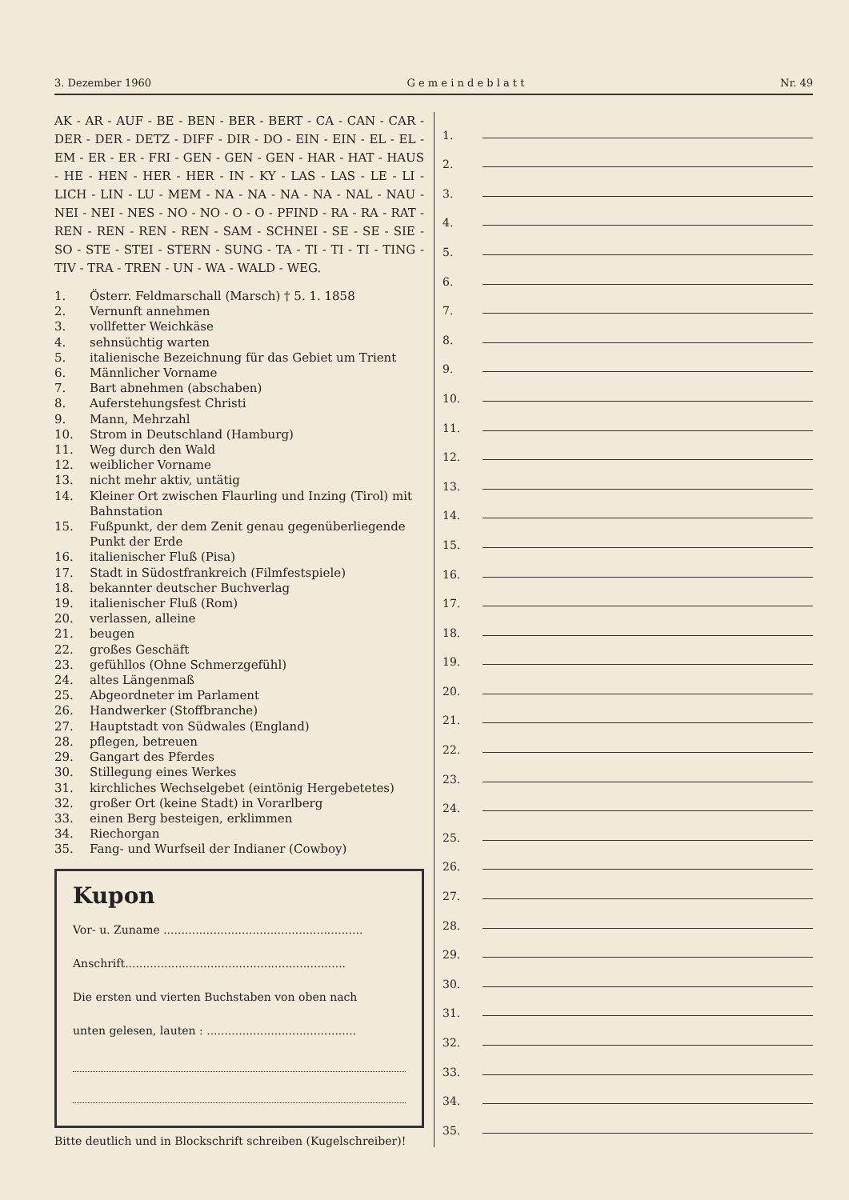3. Dezember 1960 G e m e i n d e b l a t t Nr. 49
AK - AR - AUF - BE - BEN - BER - BERT - CA - CAN - CAR - DER - DER - DETZ - DIFF - DIR - DO - EIN - EIN - EL - EL - EM - ER - ER - FRI - GEN - GEN - GEN - HAR - HAT - HAUS - HE - HEN - HER - HER - IN - KY - LAS - LAS - LE - LI - LICH - LIN - LU - MEM - NA - NA - NA - NA - NAL - NAU - NEI - NEI - NES - NO - NO - O - O - PFIND - RA - RA - RAT - REN - REN - REN - REN - SAM - SCHNEI - SE - SE - SIE - SO - STE - STEI - STERN - SUNG - TA - TI - TI - TI - TING - TIV - TRA - TREN - UN - WA - WALD - WEG.
1. Österr. Feldmarschall (Marsch) † 5. 1. 1858
2. Vernunft annehmen
3. vollfetter Weichkäse
4. sehnsüchtig warten
5. italienische Bezeichnung für das Gebiet um Trient
6. Männlicher Vorname
7. Bart abnehmen (abschaben)
8. Auferstehungsfest Christi
9. Mann, Mehrzahl
10. Strom in Deutschland (Hamburg)
11. Weg durch den Wald
12. weiblicher Vorname
13. nicht mehr aktiv, untätig
14. Kleiner Ort zwischen Flaurling und Inzing (Tirol) mit Bahnstation
15. Fußpunkt, der dem Zenit genau gegenüberliegende Punkt der Erde
16. italienischer Fluß (Pisa)
17. Stadt in Südostfrankreich (Filmfestspiele)
18. bekannter deutscher Buchverlag
19. italienischer Fluß (Rom)
20. verlassen, alleine
21. beugen
22. großes Geschäft
23. gefühllos (Ohne Schmerzgefühl)
24. altes Längenmaß
25. Abgeordneter im Parlament
26. Handwerker (Stoffbranche)
27. Hauptstadt von Südwales (England)
28. pflegen, betreuen
29. Gangart des Pferdes
30. Stillegung eines Werkes
31. kirchliches Wechselgebet (eintönig Hergebetetes)
32. großer Ort (keine Stadt) in Vorarlberg
33. einen Berg besteigen, erklimmen
34. Riechorgan
35. Fang- und Wurfseil der Indianer (Cowboy)
Kupon
Vor- u. Zuname ........................................................
Anschrift..............................................................
Die ersten und vierten Buchstaben von oben nach
unten gelesen, lauten : ..........................................
Bitte deutlich und in Blockschrift schreiben (Kugelschreiber)!
1.
2.
3.
4.
5.
6.
7.
8.
9.
10.
11.
12.
13.
14.
15.
16.
17.
18.
19.
20.
21.
22.
23.
24.
25.
26.
27.
28.
29.
30.
31.
32.
33.
34.
35.